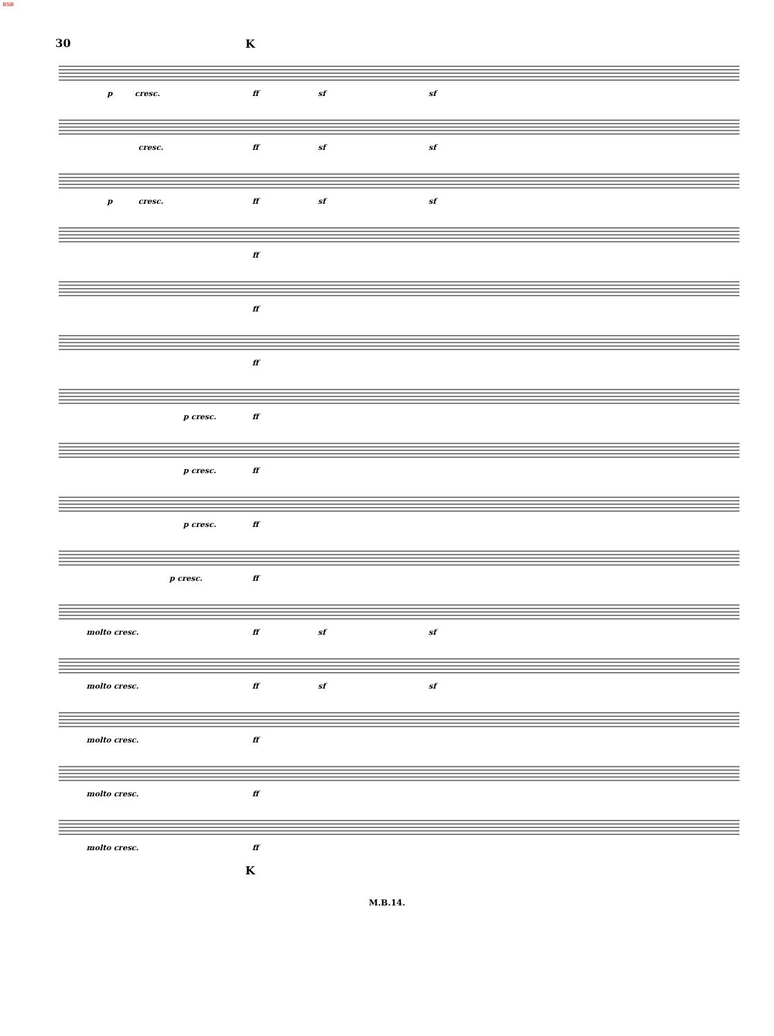BSB
30
K
p cresc. ff sf sf
cresc. ff sf sf
p cresc. ff sf sf
ff
ff
ff
p cresc. ff
p cresc. ff
p cresc. ff
p cresc. ff
molto cresc. ff sf sf
molto cresc. ff sf sf
molto cresc. ff
molto cresc. ff
molto cresc. ff
K
M.B.14.